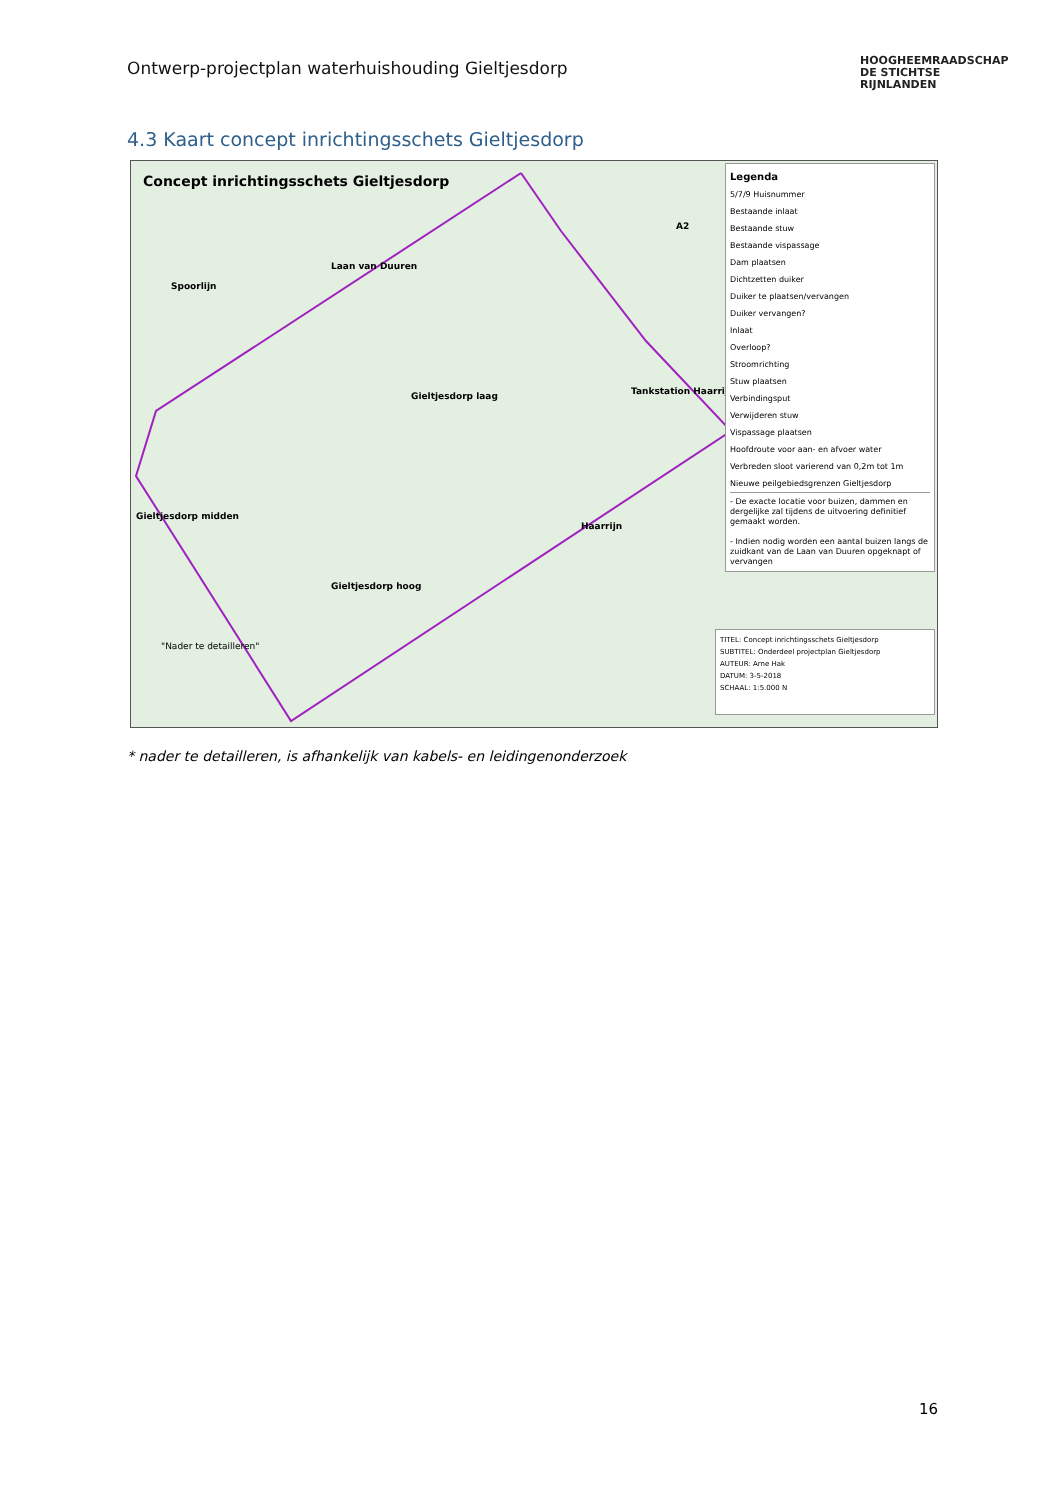Ontwerp-projectplan waterhuishouding Gieltjesdorp
HOOGHEEMRAADSCHAP
DE STICHTSE
RIJNLANDEN
4.3 Kaart concept inrichtingsschets Gieltjesdorp
Concept inrichtingsschets Gieltjesdorp
Gieltjesdorp laag
Gieltjesdorp hoog
Gieltjesdorp midden
Tankstation Haarrijn
Laan van Duuren
Spoorlijn
Haarrijn
A2
"Nader te detailleren"
Legenda
5/7/9 Huisnummer
Bestaande inlaat
Bestaande stuw
Bestaande vispassage
Dam plaatsen
Dichtzetten duiker
Duiker te plaatsen/vervangen
Duiker vervangen?
Inlaat
Overloop?
Stroomrichting
Stuw plaatsen
Verbindingsput
Verwijderen stuw
Vispassage plaatsen
Hoofdroute voor aan- en afvoer water
Verbreden sloot varierend van 0,2m tot 1m
Nieuwe peilgebiedsgrenzen Gieltjesdorp
- De exacte locatie voor buizen, dammen en dergelijke zal tijdens de uitvoering definitief gemaakt worden.
- Indien nodig worden een aantal buizen langs de zuidkant van de Laan van Duuren opgeknapt of vervangen
TITEL: Concept inrichtingsschets Gieltjesdorp
SUBTITEL: Onderdeel projectplan Gieltjesdorp
AUTEUR: Arne Hak
DATUM: 3-5-2018
SCHAAL: 1:5.000 N
* nader te detailleren, is afhankelijk van kabels- en leidingenonderzoek
16